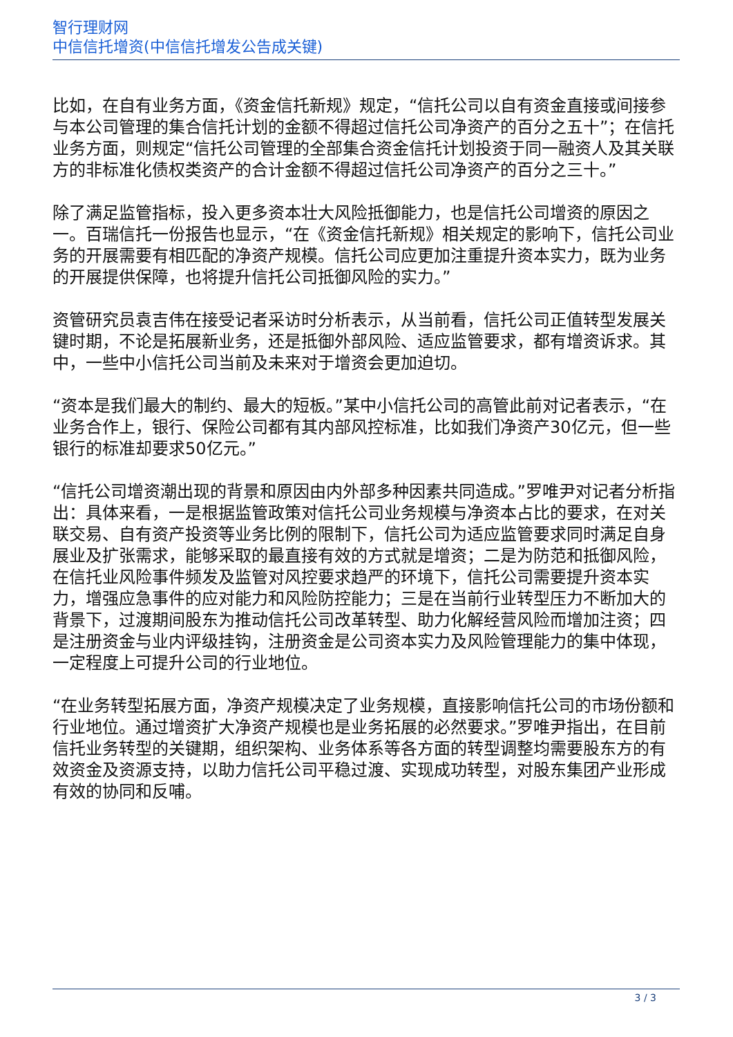智行理财网
中信信托增资(中信信托增发公告成关键)
比如，在自有业务方面，《资金信托新规》规定，“信托公司以自有资金直接或间接参与本公司管理的集合信托计划的金额不得超过信托公司净资产的百分之五十”；在信托业务方面，则规定“信托公司管理的全部集合资金信托计划投资于同一融资人及其关联方的非标准化债权类资产的合计金额不得超过信托公司净资产的百分之三十。”
除了满足监管指标，投入更多资本壮大风险抵御能力，也是信托公司增资的原因之一。百瑞信托一份报告也显示，“在《资金信托新规》相关规定的影响下，信托公司业务的开展需要有相匹配的净资产规模。信托公司应更加注重提升资本实力，既为业务的开展提供保障，也将提升信托公司抵御风险的实力。”
资管研究员袁吉伟在接受记者采访时分析表示，从当前看，信托公司正值转型发展关键时期，不论是拓展新业务，还是抵御外部风险、适应监管要求，都有增资诉求。其中，一些中小信托公司当前及未来对于增资会更加迫切。
“资本是我们最大的制约、最大的短板。”某中小信托公司的高管此前对记者表示，“在业务合作上，银行、保险公司都有其内部风控标准，比如我们净资产30亿元，但一些银行的标准却要求50亿元。”
“信托公司增资潮出现的背景和原因由内外部多种因素共同造成。”罗唯尹对记者分析指出：具体来看，一是根据监管政策对信托公司业务规模与净资本占比的要求，在对关联交易、自有资产投资等业务比例的限制下，信托公司为适应监管要求同时满足自身展业及扩张需求，能够采取的最直接有效的方式就是增资；二是为防范和抵御风险，在信托业风险事件频发及监管对风控要求趋严的环境下，信托公司需要提升资本实力，增强应急事件的应对能力和风险防控能力；三是在当前行业转型压力不断加大的背景下，过渡期间股东为推动信托公司改革转型、助力化解经营风险而增加注资；四是注册资金与业内评级挂钩，注册资金是公司资本实力及风险管理能力的集中体现，一定程度上可提升公司的行业地位。
“在业务转型拓展方面，净资产规模决定了业务规模，直接影响信托公司的市场份额和行业地位。通过增资扩大净资产规模也是业务拓展的必然要求。”罗唯尹指出，在目前信托业务转型的关键期，组织架构、业务体系等各方面的转型调整均需要股东方的有效资金及资源支持，以助力信托公司平稳过渡、实现成功转型，对股东集团产业形成有效的协同和反哺。
3 / 3